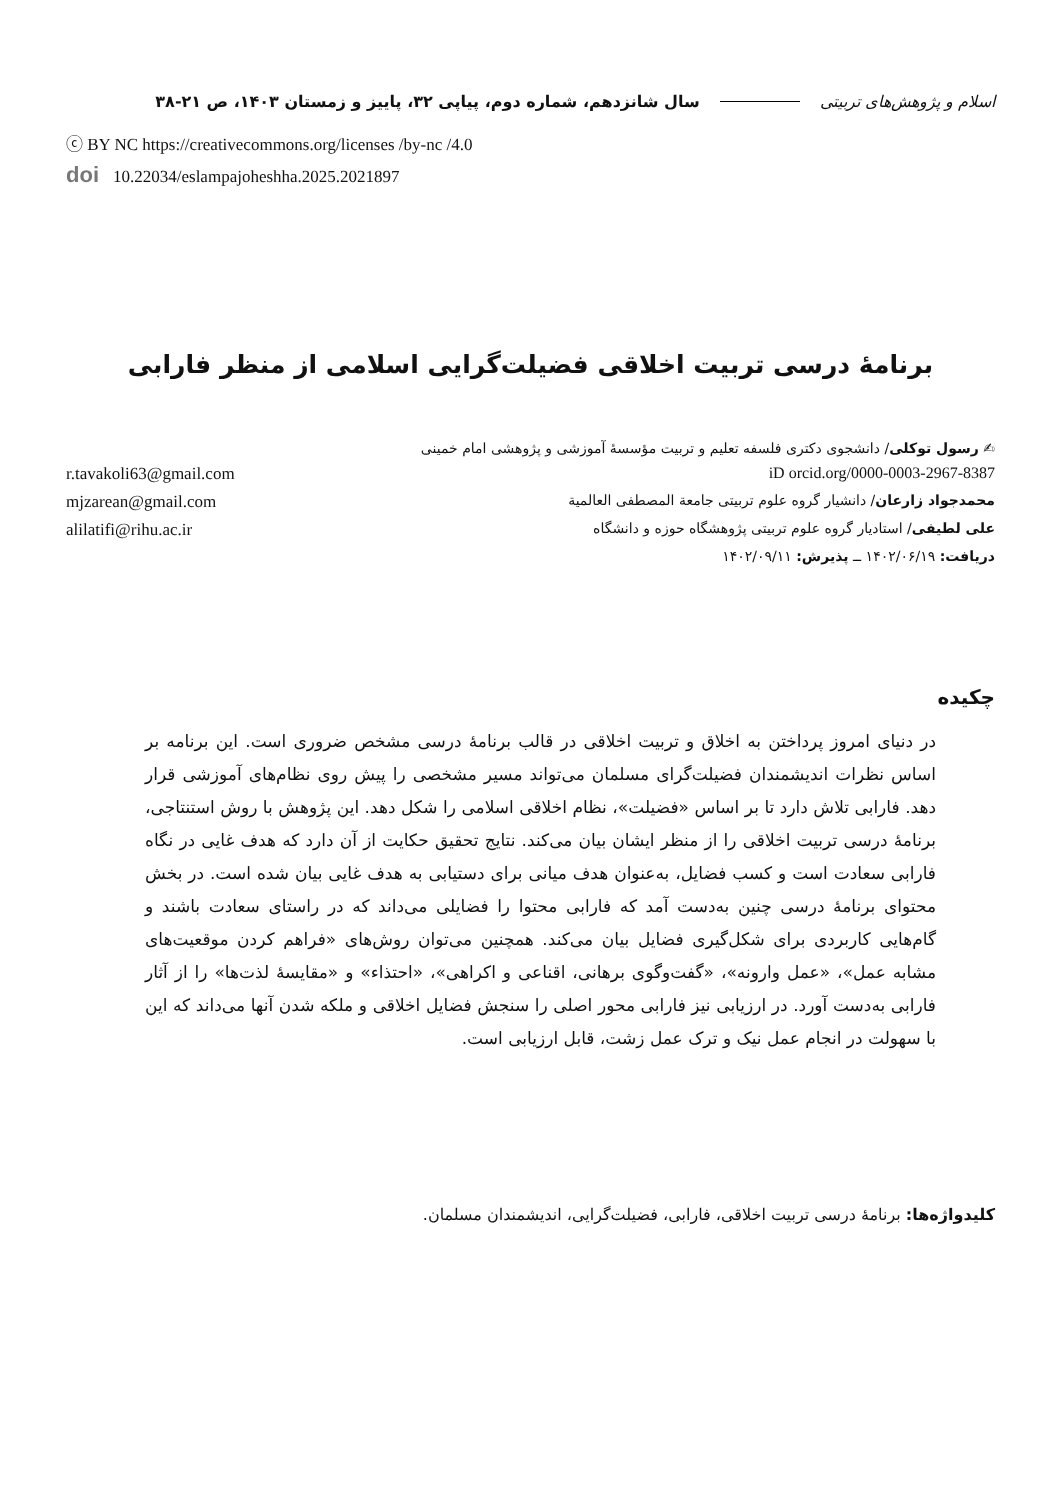اسلام و پژوهش‌های تربیتی سال شانزدهم، شماره دوم، پیاپی ۳۲، پاییز و زمستان ۱۴۰۳، ص ۲۱-۳۸
ⓒ BY NC https://creativecommons.org/licenses /by-nc /4.0
doi 10.22034/eslampajoheshha.2025.2021897
برنامهٔ درسی تربیت اخلاقی فضیلت‌گرایی اسلامی از منظر فارابی
✍ رسول توکلی/ دانشجوی دکتری فلسفه تعلیم و تربیت مؤسسهٔ آموزشی و پژوهشی امام خمینی
iD orcid.org/0000-0003-2967-8387 r.tavakoli63@gmail.com
محمدجواد زارعان/ دانشیار گروه علوم تربیتی جامعة المصطفی العالمیة mjzarean@gmail.com
علی لطیفی/ استادیار گروه علوم تربیتی پژوهشگاه حوزه و دانشگاه alilatifi@rihu.ac.ir
دریافت: ۱۴۰۲/۰۶/۱۹ ــ پذیرش: ۱۴۰۲/۰۹/۱۱
چکیده
در دنیای امروز پرداختن به اخلاق و تربیت اخلاقی در قالب برنامهٔ درسی مشخص ضروری است. این برنامه بر اساس نظرات اندیشمندان فضیلت‌گرای مسلمان می‌تواند مسیر مشخصی را پیش روی نظام‌های آموزشی قرار دهد. فارابی تلاش دارد تا بر اساس «فضیلت»، نظام اخلاقی اسلامی را شکل دهد. این پژوهش با روش استنتاجی، برنامهٔ درسی تربیت اخلاقی را از منظر ایشان بیان می‌کند. نتایج تحقیق حکایت از آن دارد که هدف غایی در نگاه فارابی سعادت است و کسب فضایل، به‌عنوان هدف میانی برای دستیابی به هدف غایی بیان شده است. در بخش محتوای برنامهٔ درسی چنین به‌دست آمد که فارابی محتوا را فضایلی می‌داند که در راستای سعادت باشند و گام‌هایی کاربردی برای شکل‌گیری فضایل بیان می‌کند. همچنین می‌توان روش‌های «فراهم کردن موقعیت‌های مشابه عمل»، «عمل وارونه»، «گفت‌وگوی برهانی، اقناعی و اکراهی»، «احتذاء» و «مقایسهٔ لذت‌ها» را از آثار فارابی به‌دست آورد. در ارزیابی نیز فارابی محور اصلی را سنجش فضایل اخلاقی و ملکه شدن آنها می‌داند که این با سهولت در انجام عمل نیک و ترک عمل زشت، قابل ارزیابی است.
کلیدواژه‌ها: برنامهٔ درسی تربیت اخلاقی، فارابی، فضیلت‌گرایی، اندیشمندان مسلمان.